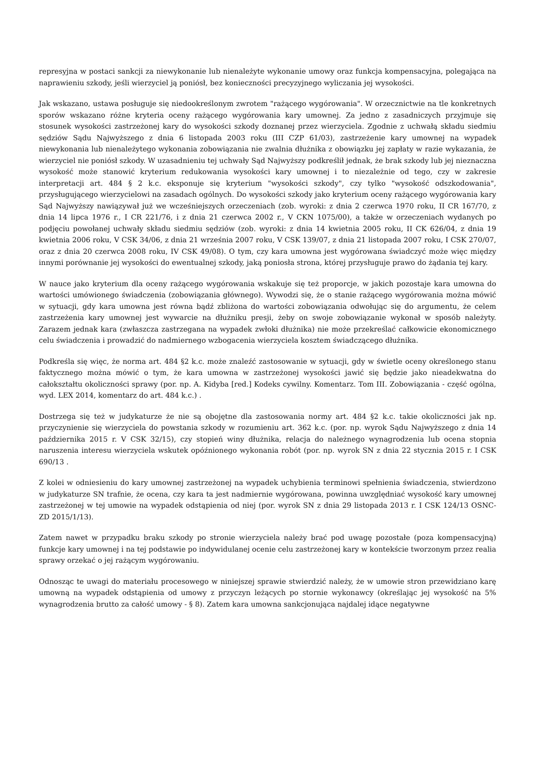represyjna w postaci sankcji za niewykonanie lub nienależyte wykonanie umowy oraz funkcja kompensacyjna, polegająca na naprawieniu szkody, jeśli wierzyciel ją poniósł, bez konieczności precyzyjnego wyliczania jej wysokości.
Jak wskazano, ustawa posługuje się niedookreślonym zwrotem "rażącego wygórowania". W orzecznictwie na tle konkretnych sporów wskazano różne kryteria oceny rażącego wygórowania kary umownej. Za jedno z zasadniczych przyjmuje się stosunek wysokości zastrzeżonej kary do wysokości szkody doznanej przez wierzyciela. Zgodnie z uchwałą składu siedmiu sędziów Sądu Najwyższego z dnia 6 listopada 2003 roku (III CZP 61/03), zastrzeżenie kary umownej na wypadek niewykonania lub nienależytego wykonania zobowiązania nie zwalnia dłużnika z obowiązku jej zapłaty w razie wykazania, że wierzyciel nie poniósł szkody. W uzasadnieniu tej uchwały Sąd Najwyższy podkreślił jednak, że brak szkody lub jej nieznaczna wysokość może stanowić kryterium redukowania wysokości kary umownej i to niezależnie od tego, czy w zakresie interpretacji art. 484 § 2 k.c. eksponuje się kryterium "wysokości szkody", czy tylko "wysokość odszkodowania", przysługującego wierzycielowi na zasadach ogólnych. Do wysokości szkody jako kryterium oceny rażącego wygórowania kary Sąd Najwyższy nawiązywał już we wcześniejszych orzeczeniach (zob. wyroki: z dnia 2 czerwca 1970 roku, II CR 167/70, z dnia 14 lipca 1976 r., I CR 221/76, i z dnia 21 czerwca 2002 r., V CKN 1075/00), a także w orzeczeniach wydanych po podjęciu powołanej uchwały składu siedmiu sędziów (zob. wyroki: z dnia 14 kwietnia 2005 roku, II CK 626/04, z dnia 19 kwietnia 2006 roku, V CSK 34/06, z dnia 21 września 2007 roku, V CSK 139/07, z dnia 21 listopada 2007 roku, I CSK 270/07, oraz z dnia 20 czerwca 2008 roku, IV CSK 49/08). O tym, czy kara umowna jest wygórowana świadczyć może więc między innymi porównanie jej wysokości do ewentualnej szkody, jaką poniosła strona, której przysługuje prawo do żądania tej kary.
W nauce jako kryterium dla oceny rażącego wygórowania wskakuje się też proporcje, w jakich pozostaje kara umowna do wartości umówionego świadczenia (zobowiązania głównego). Wywodzi się, że o stanie rażącego wygórowania można mówić w sytuacji, gdy kara umowna jest równa bądź zbliżona do wartości zobowiązania odwołując się do argumentu, że celem zastrzeżenia kary umownej jest wywarcie na dłużniku presji, żeby on swoje zobowiązanie wykonał w sposób należyty. Zarazem jednak kara (zwłaszcza zastrzegana na wypadek zwłoki dłużnika) nie może przekreślać całkowicie ekonomicznego celu świadczenia i prowadzić do nadmiernego wzbogacenia wierzyciela kosztem świadczącego dłużnika.
Podkreśla się więc, że norma art. 484 §2 k.c. może znaleźć zastosowanie w sytuacji, gdy w świetle oceny określonego stanu faktycznego można mówić o tym, że kara umowna w zastrzeżonej wysokości jawić się będzie jako nieadekwatna do całokształtu okoliczności sprawy (por. np. A. Kidyba [red.] Kodeks cywilny. Komentarz. Tom III. Zobowiązania - część ogólna, wyd. LEX 2014, komentarz do art. 484 k.c.) .
Dostrzega się też w judykaturze że nie są obojętne dla zastosowania normy art. 484 §2 k.c. takie okoliczności jak np. przyczynienie się wierzyciela do powstania szkody w rozumieniu art. 362 k.c. (por. np. wyrok Sądu Najwyższego z dnia 14 października 2015 r. V CSK 32/15), czy stopień winy dłużnika, relacja do należnego wynagrodzenia lub ocena stopnia naruszenia interesu wierzyciela wskutek opóźnionego wykonania robót (por. np. wyrok SN z dnia 22 stycznia 2015 r. I CSK 690/13 .
Z kolei w odniesieniu do kary umownej zastrzeżonej na wypadek uchybienia terminowi spełnienia świadczenia, stwierdzono w judykaturze SN trafnie, że ocena, czy kara ta jest nadmiernie wygórowana, powinna uwzględniać wysokość kary umownej zastrzeżonej w tej umowie na wypadek odstąpienia od niej (por. wyrok SN z dnia 29 listopada 2013 r. I CSK 124/13 OSNC- ZD 2015/1/13).
Zatem nawet w przypadku braku szkody po stronie wierzyciela należy brać pod uwagę pozostałe (poza kompensacyjną) funkcje kary umownej i na tej podstawie po indywidulanej ocenie celu zastrzeżonej kary w kontekście tworzonym przez realia sprawy orzekać o jej rażącym wygórowaniu.
Odnosząc te uwagi do materiału procesowego w niniejszej sprawie stwierdzić należy, że w umowie stron przewidziano karę umowną na wypadek odstąpienia od umowy z przyczyn leżących po stornie wykonawcy (określając jej wysokość na 5% wynagrodzenia brutto za całość umowy - § 8). Zatem kara umowna sankcjonująca najdalej idące negatywne